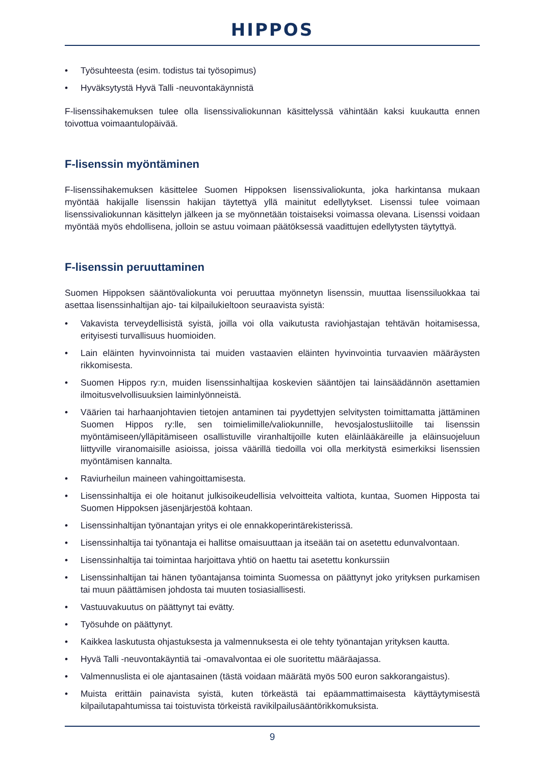HIPPOS
• Työsuhteesta (esim. todistus tai työsopimus)
• Hyväksytystä Hyvä Talli -neuvontakäynnistä
F-lisenssihakemuksen tulee olla lisenssivaliokunnan käsittelyssä vähintään kaksi kuukautta ennen toivottua voimaantulopäivää.
F-lisenssin myöntäminen
F-lisenssihakemuksen käsittelee Suomen Hippoksen lisenssivaliokunta, joka harkintansa mukaan myöntää hakijalle lisenssin hakijan täytettyä yllä mainitut edellytykset. Lisenssi tulee voimaan lisenssivaliokunnan käsittelyn jälkeen ja se myönnetään toistaiseksi voimassa olevana. Lisenssi voidaan myöntää myös ehdollisena, jolloin se astuu voimaan päätöksessä vaadittujen edellytysten täytyttyä.
F-lisenssin peruuttaminen
Suomen Hippoksen sääntövaliokunta voi peruuttaa myönnetyn lisenssin, muuttaa lisenssiluokkaa tai asettaa lisenssinhaltijan ajo- tai kilpailukieltoon seuraavista syistä:
• Vakavista terveydellisistä syistä, joilla voi olla vaikutusta raviohjastajan tehtävän hoitamisessa, erityisesti turvallisuus huomioiden.
• Lain eläinten hyvinvoinnista tai muiden vastaavien eläinten hyvinvointia turvaavien määräysten rikkomisesta.
• Suomen Hippos ry:n, muiden lisenssinhaltijaa koskevien sääntöjen tai lainsäädännön asettamien ilmoitusvelvollisuuksien laiminlyönneistä.
• Väärien tai harhaanjohtavien tietojen antaminen tai pyydettyjen selvitysten toimittamatta jättäminen Suomen Hippos ry:lle, sen toimielimille/valiokunnille, hevosjalostusliitoille tai lisenssin myöntämiseen/ylläpitämiseen osallistuville viranhaltijoille kuten eläinlääkäreille ja eläinsuojeluun liittyville viranomaisille asioissa, joissa väärillä tiedoilla voi olla merkitystä esimerkiksi lisenssien myöntämisen kannalta.
• Raviurheilun maineen vahingoittamisesta.
• Lisenssinhaltija ei ole hoitanut julkisoikeudellisia velvoitteita valtiota, kuntaa, Suomen Hipposta tai Suomen Hippoksen jäsenjärjestöä kohtaan.
• Lisenssinhaltijan työnantajan yritys ei ole ennakkoperintärekisterissä.
• Lisenssinhaltija tai työnantaja ei hallitse omaisuuttaan ja itseään tai on asetettu edunvalvontaan.
• Lisenssinhaltija tai toimintaa harjoittava yhtiö on haettu tai asetettu konkurssiin
• Lisenssinhaltijan tai hänen työantajansa toiminta Suomessa on päättynyt joko yrityksen purkamisen tai muun päättämisen johdosta tai muuten tosiasiallisesti.
• Vastuuvakuutus on päättynyt tai evätty.
• Työsuhde on päättynyt.
• Kaikkea laskutusta ohjastuksesta ja valmennuksesta ei ole tehty työnantajan yrityksen kautta.
• Hyvä Talli -neuvontakäyntiä tai -omavalvontaa ei ole suoritettu määräajassa.
• Valmennuslista ei ole ajantasainen (tästä voidaan määrätä myös 500 euron sakkorangaistus).
• Muista erittäin painavista syistä, kuten törkeästä tai epäammattimaisesta käyttäytymisestä kilpailutapahtumissa tai toistuvista törkeistä ravikilpailusääntörikkomuksista.
9